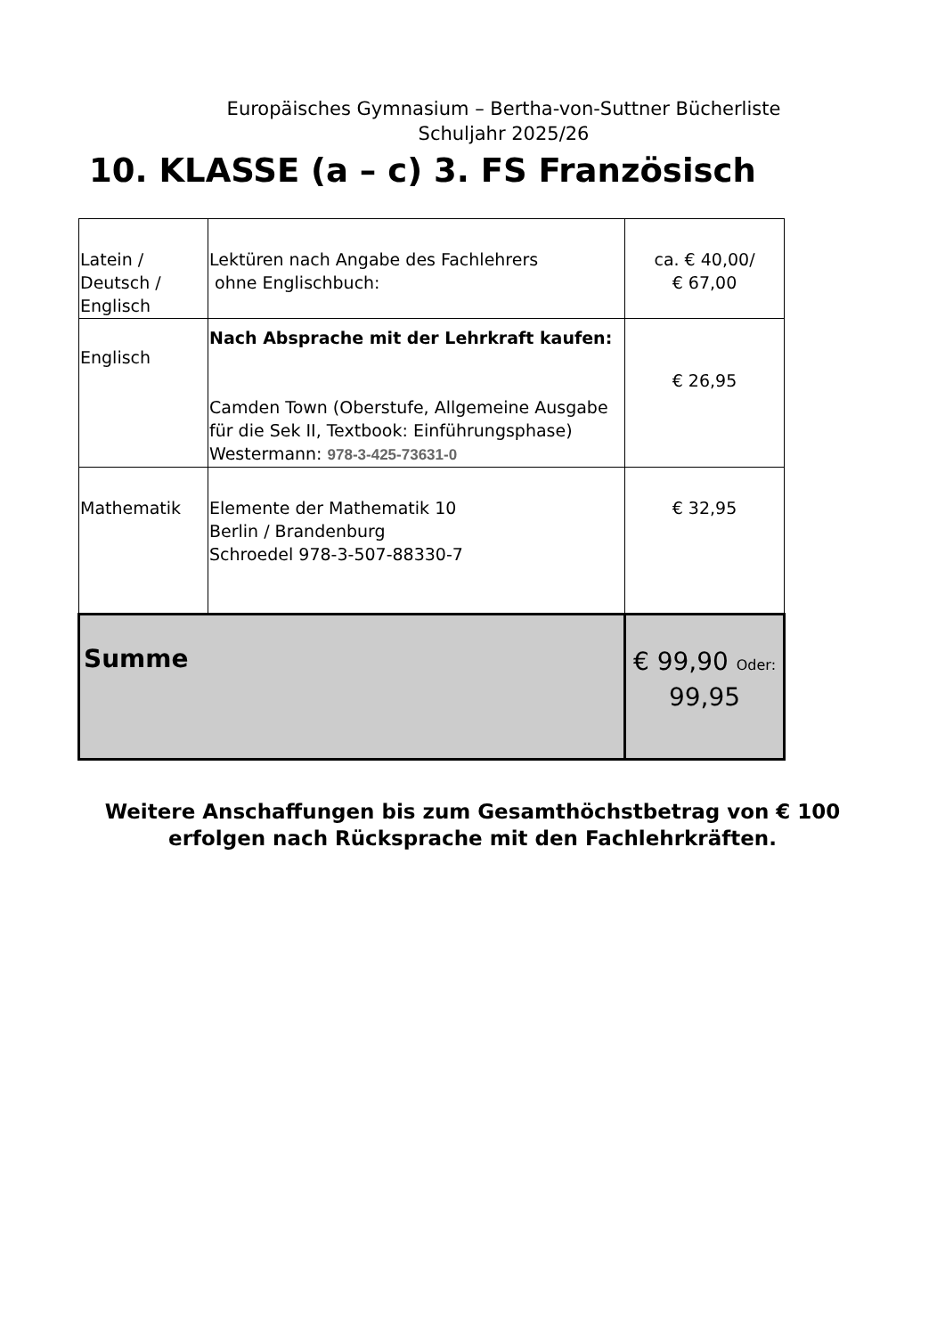Europäisches Gymnasium – Bertha-von-Suttner Bücherliste
Schuljahr 2025/26
10. KLASSE (a – c) 3. FS Französisch
| Latein / Deutsch / Englisch | Lektüren nach Angabe des Fachlehrers ohne Englischbuch: | ca. € 40,00/ € 67,00 |
| Englisch | Nach Absprache mit der Lehrkraft kaufen: Camden Town (Oberstufe, Allgemeine Ausgabe für die Sek II, Textbook: Einführungsphase) Westermann: 978-3-425-73631-0 | € 26,95 |
| Mathematik | Elemente der Mathematik 10 Berlin / Brandenburg Schroedel 978-3-507-88330-7 | € 32,95 |
| Summe | | € 99,90 Oder: 99,95 |
Weitere Anschaffungen bis zum Gesamthöchstbetrag von € 100
erfolgen nach Rücksprache mit den Fachlehrkräften.